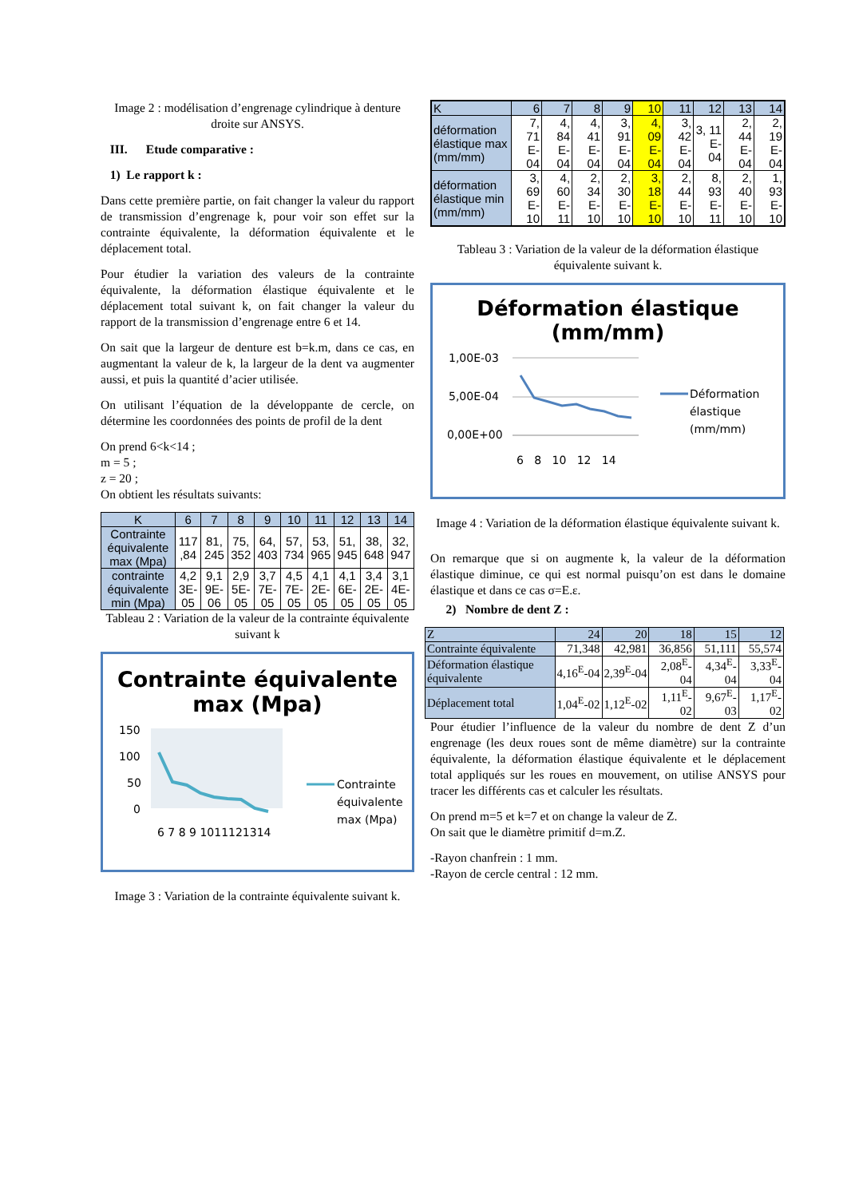Image 2 : modélisation d’engrenage cylindrique à denture droite sur ANSYS.
III. Etude comparative :
1) Le rapport k :
Dans cette première partie, on fait changer la valeur du rapport de transmission d’engrenage k, pour voir son effet sur la contrainte équivalente, la déformation équivalente et le déplacement total.
Pour étudier la variation des valeurs de la contrainte équivalente, la déformation élastique équivalente et le déplacement total suivant k, on fait changer la valeur du rapport de la transmission d’engrenage entre 6 et 14.
On sait que la largeur de denture est b=k.m, dans ce cas, en augmentant la valeur de k, la largeur de la dent va augmenter aussi, et puis la quantité d’acier utilisée.
On utilisant l’équation de la développante de cercle, on détermine les coordonnées des points de profil de la dent
On prend 6<k<14 ;
m = 5 ;
z = 20 ;
On obtient les résultats suivants:
| K | 6 | 7 | 8 | 9 | 10 | 11 | 12 | 13 | 14 |
| Contrainte équivalente max (Mpa) | 117 ,84 | 81, 245 | 75, 352 | 64, 403 | 57, 734 | 53, 965 | 51, 945 | 38, 648 | 32, 947 |
| contrainte équivalente min (Mpa) | 4,2 3E- 05 | 9,1 9E- 06 | 2,9 5E- 05 | 3,7 7E- 05 | 4,5 7E- 05 | 4,1 2E- 05 | 4,1 6E- 05 | 3,4 2E- 05 | 3,1 4E- 05 |
Tableau 2 : Variation de la valeur de la contrainte équivalente suivant k
Contrainte équivalente max (Mpa)
150
100
50
0
6 7 8 9 1011121314
Contrainte
équivalente
max (Mpa)
Image 3 : Variation de la contrainte équivalente suivant k.
| K | 6 | 7 | 8 | 9 | 10 | 11 | 12 | 13 | 14 |
| déformation élastique max (mm/mm) | 7, 71 E- 04 | 4, 84 E- 04 | 4, 41 E- 04 | 3, 91 E- 04 | 4, 09 E- 04 | 3, 42 E- 04 | 3, 11 E- 04 | 2, 44 E- 04 | 2, 19 E- 04 |
| déformation élastique min (mm/mm) | 3, 69 E- 10 | 4, 60 E- 11 | 2, 34 E- 10 | 2, 30 E- 10 | 3, 18 E- 10 | 2, 44 E- 10 | 8, 93 E- 11 | 2, 40 E- 10 | 1, 93 E- 10 |
Tableau 3 : Variation de la valeur de la déformation élastique équivalente suivant k.
Déformation élastique (mm/mm)
1,00E-03
5,00E-04
0,00E+00
6 8 10 12 14
Déformation
élastique
(mm/mm)
Image 4 : Variation de la déformation élastique équivalente suivant k.
On remarque que si on augmente k, la valeur de la déformation élastique diminue, ce qui est normal puisqu’on est dans le domaine élastique et dans ce cas σ=E.ε.
2) Nombre de dent Z :
| Z | 24 | 20 | 18 | 15 | 12 |
| Contrainte équivalente | 71,348 | 42,981 | 36,856 | 51,111 | 55,574 |
| Déformation élastique équivalente | 4,16<sup>E</sup>-04 | 2,39<sup>E</sup>-04 | 2,08<sup>E</sup>- 04 | 4,34<sup>E</sup>- 04 | 3,33<sup>E</sup>- 04 |
| Déplacement total | 1,04<sup>E</sup>-02 | 1,12<sup>E</sup>-02 | 1,11<sup>E</sup>- 02 | 9,67<sup>E</sup>- 03 | 1,17<sup>E</sup>- 02 |
Pour étudier l’influence de la valeur du nombre de dent Z d’un engrenage (les deux roues sont de même diamètre) sur la contrainte équivalente, la déformation élastique équivalente et le déplacement total appliqués sur les roues en mouvement, on utilise ANSYS pour tracer les différents cas et calculer les résultats.
On prend m=5 et k=7 et on change la valeur de Z.
On sait que le diamètre primitif d=m.Z.
-Rayon chanfrein : 1 mm.
-Rayon de cercle central : 12 mm.